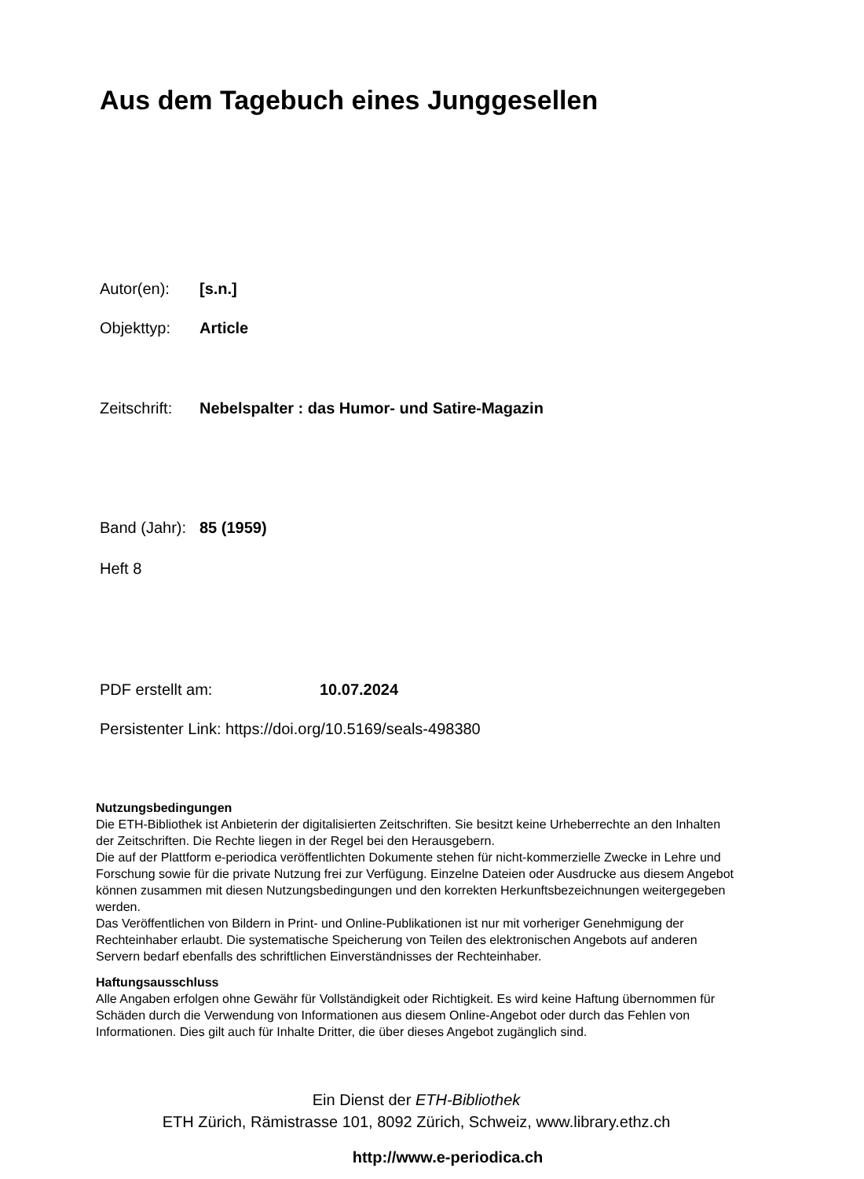Aus dem Tagebuch eines Junggesellen
Autor(en): [s.n.]
Objekttyp: Article
Zeitschrift: Nebelspalter : das Humor- und Satire-Magazin
Band (Jahr): 85 (1959)
Heft 8
PDF erstellt am: 10.07.2024
Persistenter Link: https://doi.org/10.5169/seals-498380
Nutzungsbedingungen
Die ETH-Bibliothek ist Anbieterin der digitalisierten Zeitschriften. Sie besitzt keine Urheberrechte an den Inhalten der Zeitschriften. Die Rechte liegen in der Regel bei den Herausgebern.
Die auf der Plattform e-periodica veröffentlichten Dokumente stehen für nicht-kommerzielle Zwecke in Lehre und Forschung sowie für die private Nutzung frei zur Verfügung. Einzelne Dateien oder Ausdrucke aus diesem Angebot können zusammen mit diesen Nutzungsbedingungen und den korrekten Herkunftsbezeichnungen weitergegeben werden.
Das Veröffentlichen von Bildern in Print- und Online-Publikationen ist nur mit vorheriger Genehmigung der Rechteinhaber erlaubt. Die systematische Speicherung von Teilen des elektronischen Angebots auf anderen Servern bedarf ebenfalls des schriftlichen Einverständnisses der Rechteinhaber.
Haftungsausschluss
Alle Angaben erfolgen ohne Gewähr für Vollständigkeit oder Richtigkeit. Es wird keine Haftung übernommen für Schäden durch die Verwendung von Informationen aus diesem Online-Angebot oder durch das Fehlen von Informationen. Dies gilt auch für Inhalte Dritter, die über dieses Angebot zugänglich sind.
Ein Dienst der ETH-Bibliothek
ETH Zürich, Rämistrasse 101, 8092 Zürich, Schweiz, www.library.ethz.ch
http://www.e-periodica.ch